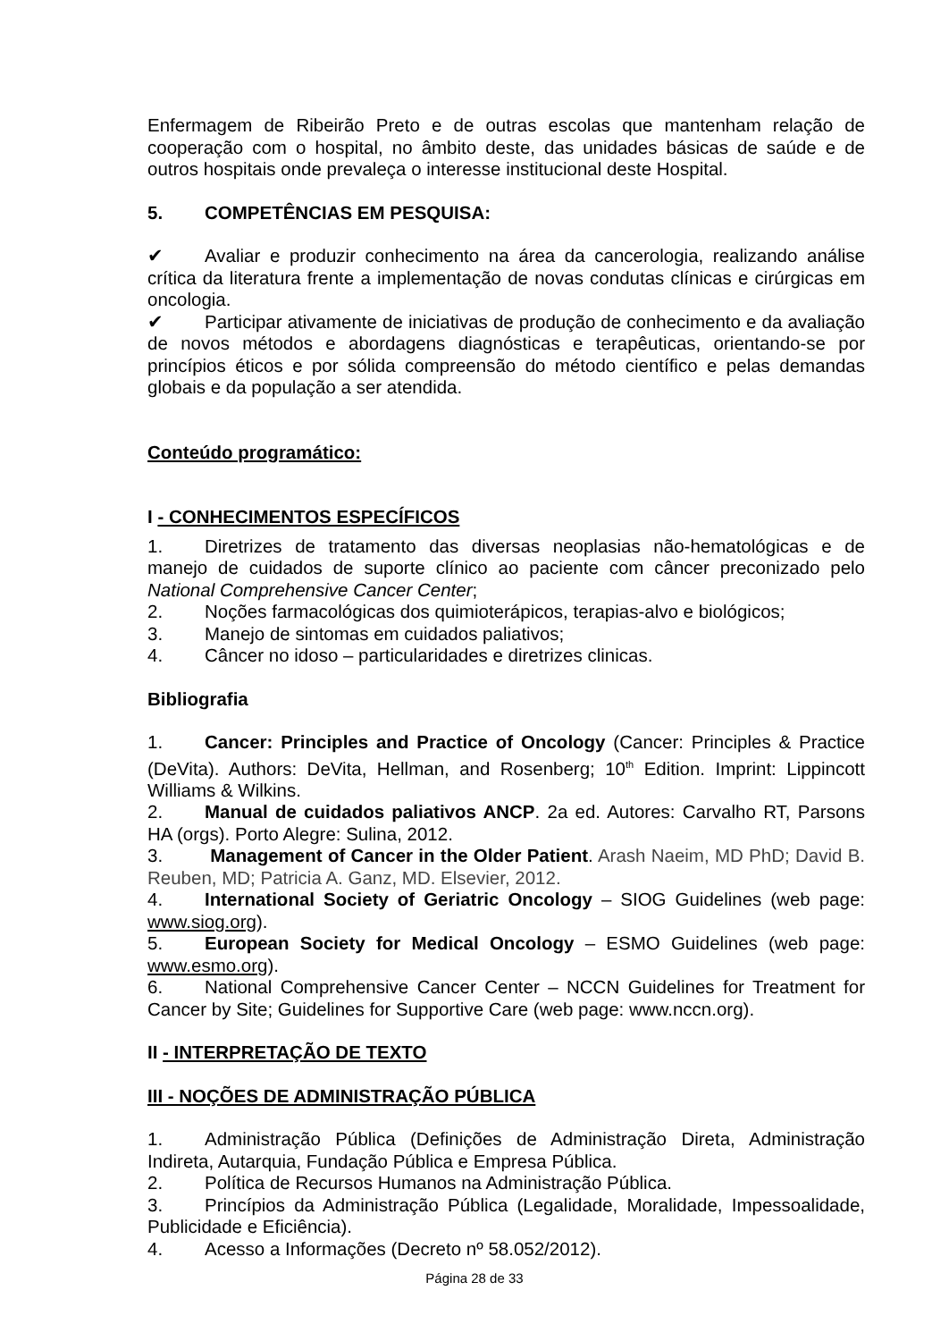Enfermagem de Ribeirão Preto e de outras escolas que mantenham relação de cooperação com o hospital, no âmbito deste, das unidades básicas de saúde e de outros hospitais onde prevaleça o interesse institucional deste Hospital.
5. COMPETÊNCIAS EM PESQUISA:
✔ Avaliar e produzir conhecimento na área da cancerologia, realizando análise crítica da literatura frente a implementação de novas condutas clínicas e cirúrgicas em oncologia.
✔ Participar ativamente de iniciativas de produção de conhecimento e da avaliação de novos métodos e abordagens diagnósticas e terapêuticas, orientando-se por princípios éticos e por sólida compreensão do método científico e pelas demandas globais e da população a ser atendida.
Conteúdo programático:
I - CONHECIMENTOS ESPECÍFICOS
1. Diretrizes de tratamento das diversas neoplasias não-hematológicas e de manejo de cuidados de suporte clínico ao paciente com câncer preconizado pelo National Comprehensive Cancer Center;
2. Noções farmacológicas dos quimioterápicos, terapias-alvo e biológicos;
3. Manejo de sintomas em cuidados paliativos;
4. Câncer no idoso – particularidades e diretrizes clinicas.
Bibliografia
1. Cancer: Principles and Practice of Oncology (Cancer: Principles & Practice (DeVita). Authors: DeVita, Hellman, and Rosenberg; 10<sup>th</sup> Edition. Imprint: Lippincott Williams & Wilkins.
2. Manual de cuidados paliativos ANCP. 2a ed. Autores: Carvalho RT, Parsons HA (orgs). Porto Alegre: Sulina, 2012.
3. Management of Cancer in the Older Patient. Arash Naeim, MD PhD; David B. Reuben, MD; Patricia A. Ganz, MD. Elsevier, 2012.
4. International Society of Geriatric Oncology – SIOG Guidelines (web page: www.siog.org).
5. European Society for Medical Oncology – ESMO Guidelines (web page: www.esmo.org).
6. National Comprehensive Cancer Center – NCCN Guidelines for Treatment for Cancer by Site; Guidelines for Supportive Care (web page: www.nccn.org).
II - INTERPRETAÇÃO DE TEXTO
III - NOÇÕES DE ADMINISTRAÇÃO PÚBLICA
1. Administração Pública (Definições de Administração Direta, Administração Indireta, Autarquia, Fundação Pública e Empresa Pública.
2. Política de Recursos Humanos na Administração Pública.
3. Princípios da Administração Pública (Legalidade, Moralidade, Impessoalidade, Publicidade e Eficiência).
4. Acesso a Informações (Decreto nº 58.052/2012).
Página 28 de 33